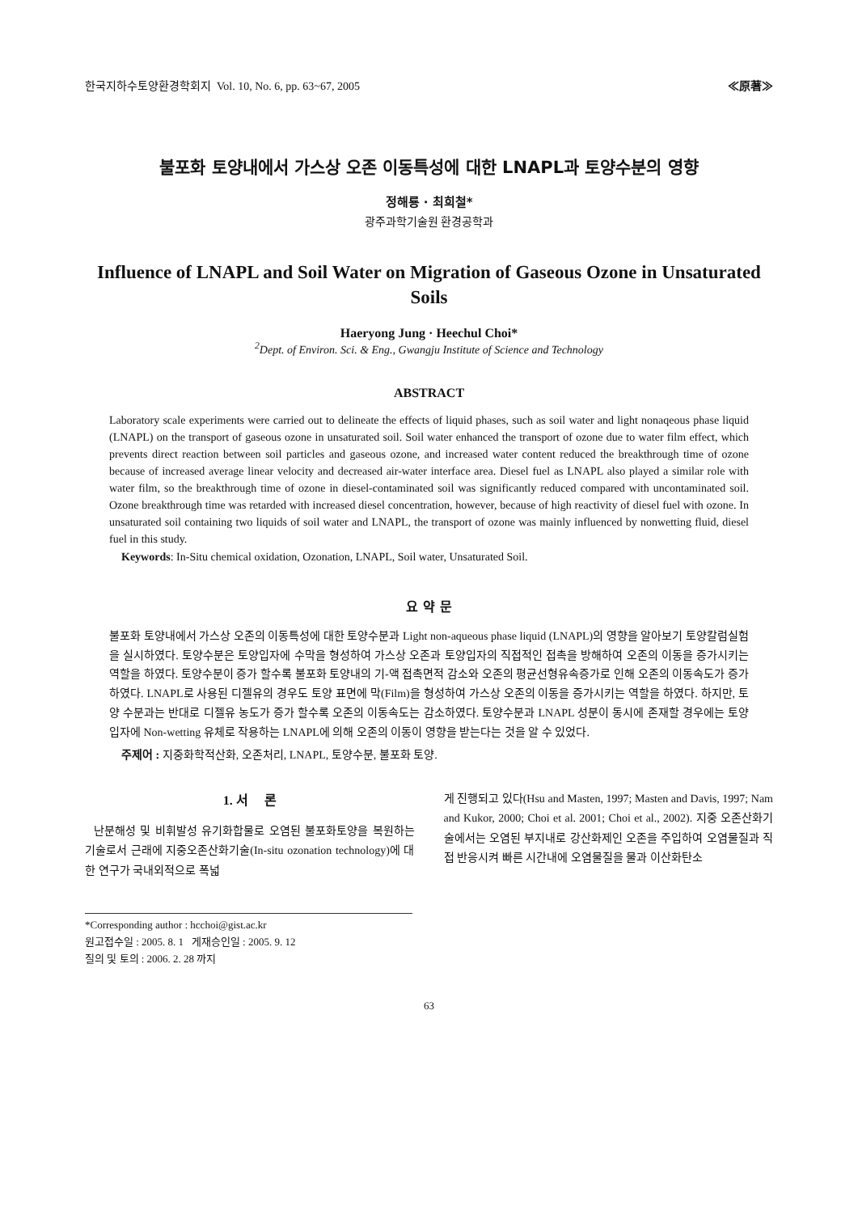한국지하수토양환경학회지 Vol. 10, No. 6, pp. 63~67, 2005 ≪原著≫
불포화 토양내에서 가스상 오존 이동특성에 대한 LNAPL과 토양수분의 영향
정해룡 · 최희철*
광주과학기술원 환경공학과
Influence of LNAPL and Soil Water on Migration of Gaseous Ozone in Unsaturated Soils
Haeryong Jung · Heechul Choi*
<sup>2</sup> Dept. of Environ. Sci. & Eng., Gwangju Institute of Science and Technology
ABSTRACT
Laboratory scale experiments were carried out to delineate the effects of liquid phases, such as soil water and light nonaqeous phase liquid (LNAPL) on the transport of gaseous ozone in unsaturated soil. Soil water enhanced the transport of ozone due to water film effect, which prevents direct reaction between soil particles and gaseous ozone, and increased water content reduced the breakthrough time of ozone because of increased average linear velocity and decreased air-water interface area. Diesel fuel as LNAPL also played a similar role with water film, so the breakthrough time of ozone in diesel-contaminated soil was significantly reduced compared with uncontaminated soil. Ozone breakthrough time was retarded with increased diesel concentration, however, because of high reactivity of diesel fuel with ozone. In unsaturated soil containing two liquids of soil water and LNAPL, the transport of ozone was mainly influenced by nonwetting fluid, diesel fuel in this study.
Keywords: In-Situ chemical oxidation, Ozonation, LNAPL, Soil water, Unsaturated Soil.
요 약 문
불포화 토양내에서 가스상 오존의 이동특성에 대한 토양수분과 Light non-aqueous phase liquid (LNAPL)의 영향을 알아보기 토양칼럼실험을 실시하였다. 토양수분은 토양입자에 수막을 형성하여 가스상 오존과 토양입자의 직접적인 접촉을 방해하여 오존의 이동을 증가시키는 역할을 하였다. 토양수분이 증가 할수록 불포화 토양내의 기-액 접촉면적 감소와 오존의 평균선형유속증가로 인해 오존의 이동속도가 증가하였다. LNAPL로 사용된 디젤유의 경우도 토양 표면에 막(Film)을 형성하여 가스상 오존의 이동을 증가시키는 역할을 하였다. 하지만, 토양 수분과는 반대로 디젤유 농도가 증가 할수록 오존의 이동속도는 감소하였다. 토양수분과 LNAPL 성분이 동시에 존재할 경우에는 토양입자에 Non-wetting 유체로 작용하는 LNAPL에 의해 오존의 이동이 영향을 받는다는 것을 알 수 있었다.
주제어 : 지중화학적산화, 오존처리, LNAPL, 토양수분, 불포화 토양.
1. 서 론
난분해성 및 비휘발성 유기화합물로 오염된 불포화토양을 복원하는 기술로서 근래에 지중오존산화기술(In-situ ozonation technology)에 대한 연구가 국내외적으로 폭넓
*Corresponding author : hcchoi@gist.ac.kr
원고접수일 : 2005. 8. 1 게재승인일 : 2005. 9. 12
질의 및 토의 : 2006. 2. 28 까지
게 진행되고 있다(Hsu and Masten, 1997; Masten and Davis, 1997; Nam and Kukor, 2000; Choi et al. 2001; Choi et al., 2002). 지중 오존산화기술에서는 오염된 부지내로 강산화제인 오존을 주입하여 오염물질과 직접 반응시켜 빠른 시간내에 오염물질을 물과 이산화탄소
63